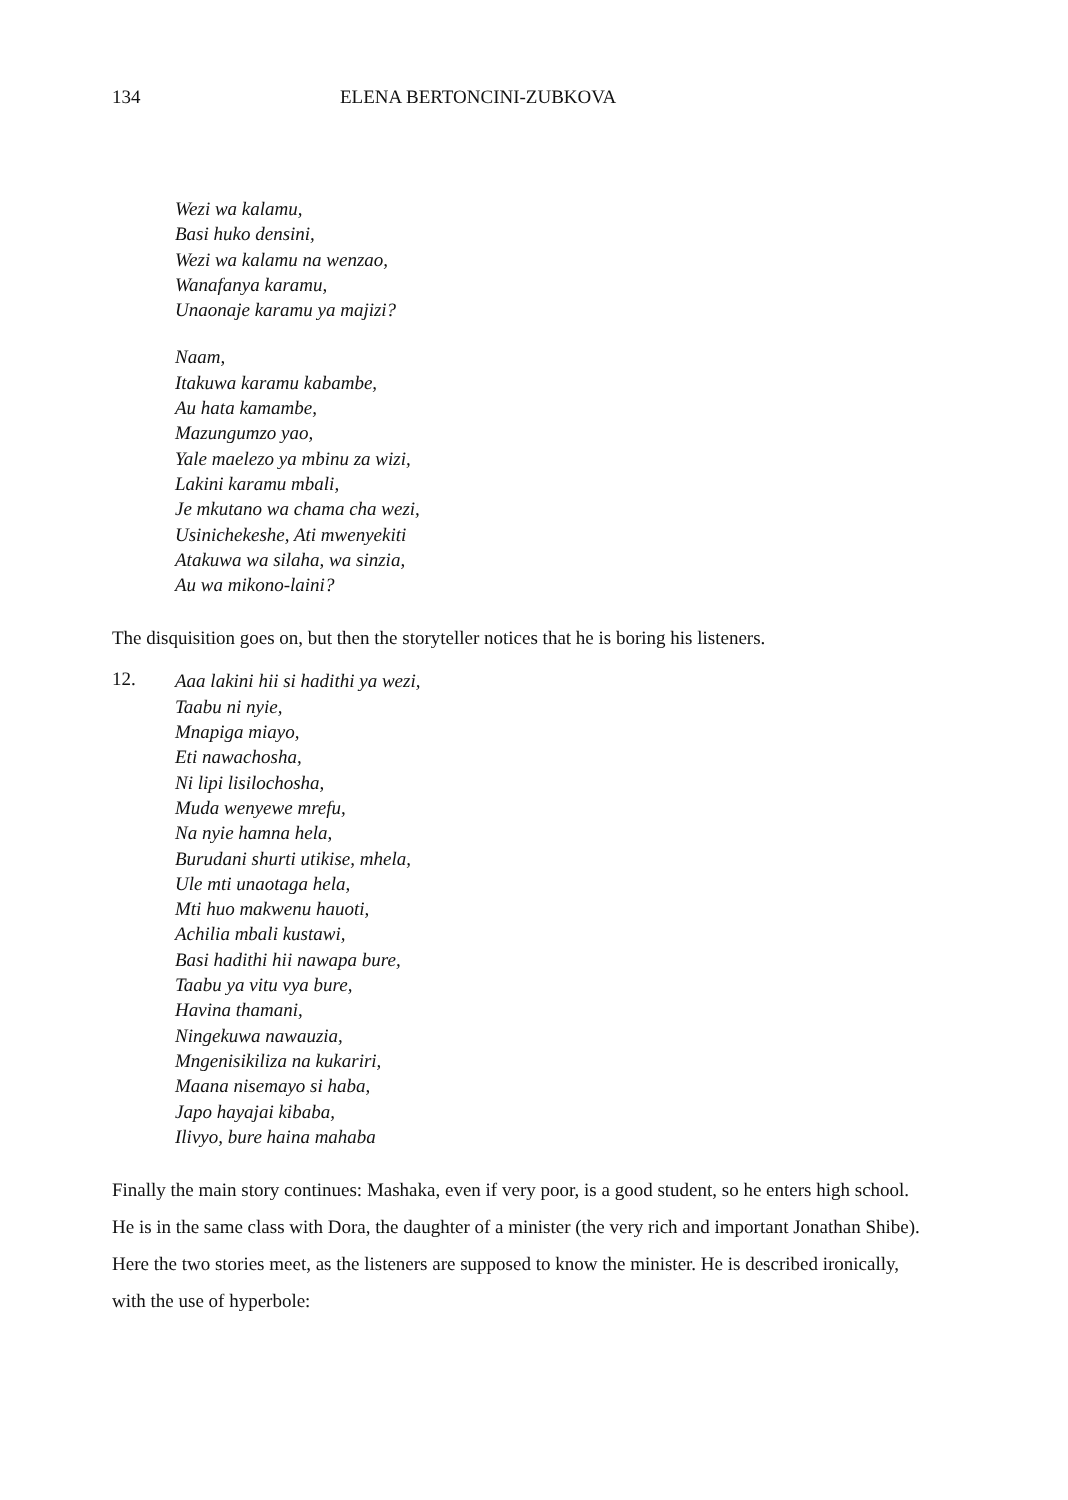134 ELENA BERTONCINI-ZUBKOVA
Wezi wa kalamu,
Basi huko densini,
Wezi wa kalamu na wenzao,
Wanafanya karamu,
Unaonaje karamu ya majizi?
Naam,
Itakuwa karamu kabambe,
Au hata kamambe,
Mazungumzo yao,
Yale maelezo ya mbinu za wizi,
Lakini karamu mbali,
Je mkutano wa chama cha wezi,
Usinichekeshe, Ati mwenyekiti
Atakuwa wa silaha, wa sinzia,
Au wa mikono-laini?
The disquisition goes on, but then the storyteller notices that he is boring his listeners.
12.
Aaa lakini hii si hadithi ya wezi,
Taabu ni nyie,
Mnapiga miayo,
Eti nawachosha,
Ni lipi lisilochosha,
Muda wenyewe mrefu,
Na nyie hamna hela,
Burudani shurti utikise, mhela,
Ule mti unaotaga hela,
Mti huo makwenu hauoti,
Achilia mbali kustawi,
Basi hadithi hii nawapa bure,
Taabu ya vitu vya bure,
Havina thamani,
Ningekuwa nawauzia,
Mngenisikiliza na kukariri,
Maana nisemayo si haba,
Japo hayajai kibaba,
Ilivyo, bure haina mahaba
Finally the main story continues: Mashaka, even if very poor, is a good student, so he enters high school. He is in the same class with Dora, the daughter of a minister (the very rich and important Jonathan Shibe). Here the two stories meet, as the listeners are supposed to know the minister. He is described ironically, with the use of hyperbole: